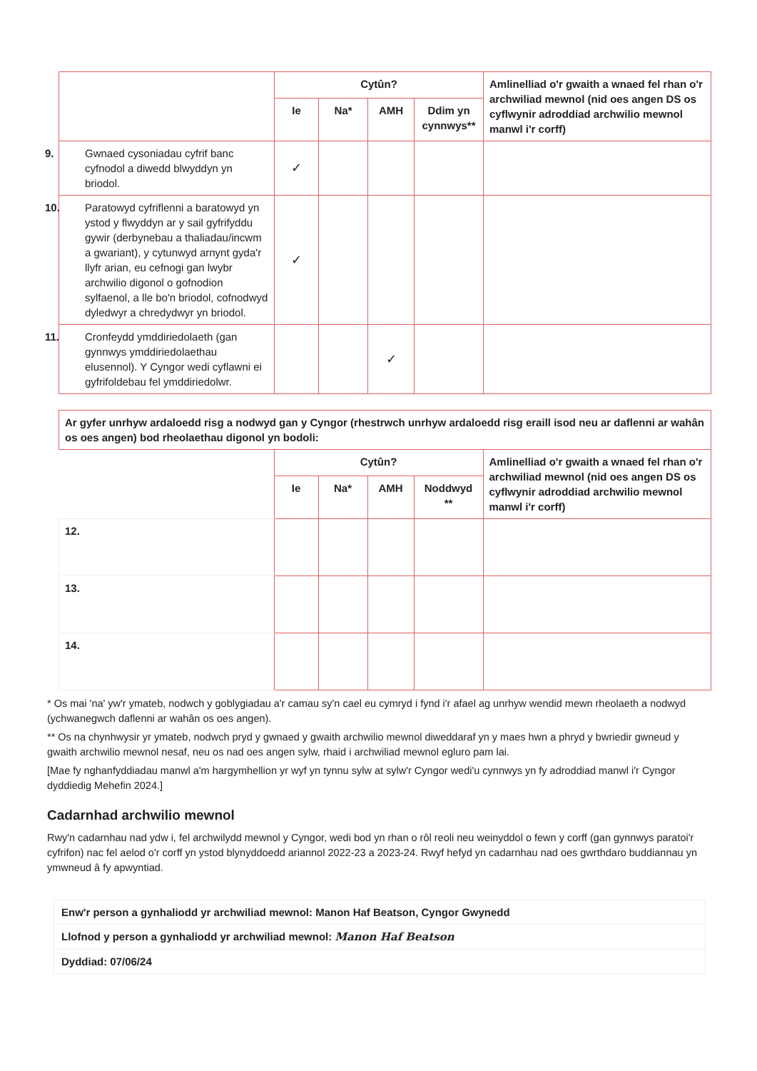| | Cytûn? | | | | Amlinelliad o'r gwaith a wnaed fel rhan o'r archwiliad mewnol (nid oes angen DS os cyflwynir adroddiad archwilio mewnol manwl i'r corff) |
| --- | --- | --- | --- | --- | --- |
| | Ie | Na* | AMH | Ddim yn cynnwys** | |
| 9. Gwnaed cysoniadau cyfrif banc cyfnodol a diwedd blwyddyn yn briodol. | ✓ | | | | |
| 10. Paratowyd cyfriflenni a baratowyd yn ystod y flwyddyn ar y sail gyfrifyddu gywir (derbynebau a thaliadau/incwm a gwariant), y cytunwyd arnynt gyda'r llyfr arian, eu cefnogi gan lwybr archwilio digonol o gofnodion sylfaenol, a lle bo'n briodol, cofnodwyd dyledwyr a chredydwyr yn briodol. | ✓ | | | | |
| 11. Cronfeydd ymddiriedolaeth (gan gynnwys ymddiriedolaethau elusennol). Y Cyngor wedi cyflawni ei gyfrifoldebau fel ymddiriedolwr. | | | ✓ | | |
| Ar gyfer unrhyw ardaloedd risg a nodwyd gan y Cyngor (rhestrwch unrhyw ardaloedd risg eraill isod neu ar daflenni ar wahân os oes angen) bod rheolaethau digonol yn bodoli: | | | | | |
| --- | --- | --- | --- | --- | --- |
| | Cytûn? | | | | Amlinelliad o'r gwaith a wnaed fel rhan o'r archwiliad mewnol (nid oes angen DS os cyflwynir adroddiad archwilio mewnol manwl i'r corff) |
| | Ie | Na* | AMH | Noddwyd ** | |
| 12. | | | | | |
| 13. | | | | | |
| 14. | | | | | |
* Os mai 'na' yw'r ymateb, nodwch y goblygiadau a'r camau sy'n cael eu cymryd i fynd i'r afael ag unrhyw wendid mewn rheolaeth a nodwyd (ychwanegwch daflenni ar wahân os oes angen).
** Os na chynhwysir yr ymateb, nodwch pryd y gwnaed y gwaith archwilio mewnol diweddaraf yn y maes hwn a phryd y bwriedir gwneud y gwaith archwilio mewnol nesaf, neu os nad oes angen sylw, rhaid i archwiliad mewnol egluro pam lai.
[Mae fy nghanfyddiadau manwl a'm hargymhellion yr wyf yn tynnu sylw at sylw'r Cyngor wedi'u cynnwys yn fy adroddiad manwl i'r Cyngor dyddiedig Mehefin 2024.]
Cadarnhad archwilio mewnol
Rwy'n cadarnhau nad ydw i, fel archwilydd mewnol y Cyngor, wedi bod yn rhan o rôl reoli neu weinyddol o fewn y corff (gan gynnwys paratoi'r cyfrifon) nac fel aelod o'r corff yn ystod blynyddoedd ariannol 2022-23 a 2023-24. Rwyf hefyd yn cadarnhau nad oes gwrthdaro buddiannau yn ymwneud â fy apwyntiad.
| Enw'r person a gynhaliodd yr archwiliad mewnol: Manon Haf Beatson, Cyngor Gwynedd |
| Llofnod y person a gynhaliodd yr archwiliad mewnol: Manon Haf Beatson |
| Dyddiad: 07/06/24 |